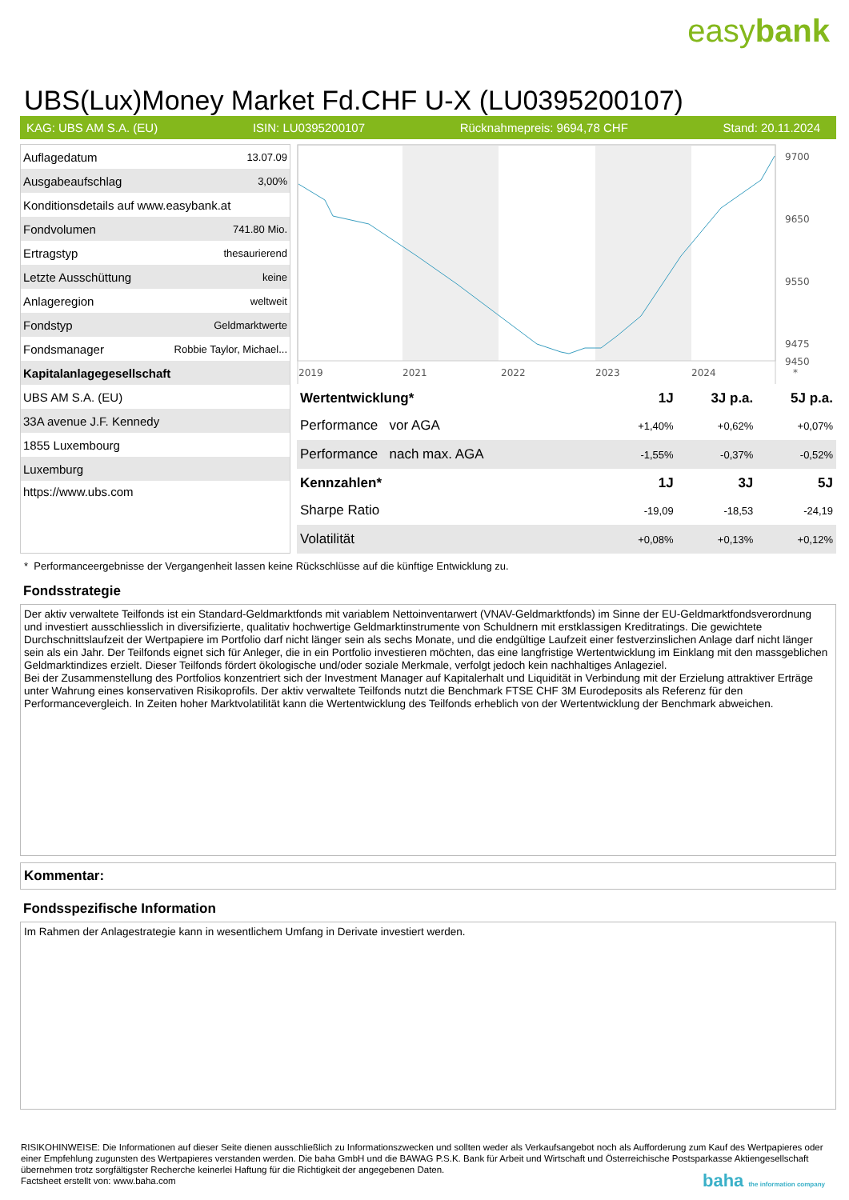easybank
UBS(Lux)Money Market Fd.CHF U-X (LU0395200107)
KAG: UBS AM S.A. (EU) ISIN: LU0395200107 Rücknahmepreis: 9694,78 CHF Stand: 20.11.2024
| Auflagedatum | 13.07.09 |
| Ausgabeaufschlag | 3,00% |
| Konditionsdetails auf www.easybank.at | |
| Fondvolumen | 741.80 Mio. |
| Ertragstyp | thesaurierend |
| Letzte Ausschüttung | keine |
| Anlageregion | weltweit |
| Fondstyp | Geldmarktwerte |
| Fondsmanager | Robbie Taylor, Michael... |
| Kapitalanlagegesellschaft | |
| UBS AM S.A. (EU) | |
| 33A avenue J.F. Kennedy | |
| 1855 Luxembourg | |
| Luxemburg | |
| https://www.ubs.com | |
9700
9650
9550
9475
9450
2019
2021
2022
2023
2024
*
| Wertentwicklung* | 1J | 3J p.a. | 5J p.a. |
| --- | --- | --- | --- |
| Performance vor AGA | +1,40% | +0,62% | +0,07% |
| Performance nach max. AGA | -1,55% | -0,37% | -0,52% |
| Kennzahlen* | 1J | 3J | 5J |
| Sharpe Ratio | -19,09 | -18,53 | -24,19 |
| Volatilität | +0,08% | +0,13% | +0,12% |
* Performanceergebnisse der Vergangenheit lassen keine Rückschlüsse auf die künftige Entwicklung zu.
Fondsstrategie
Der aktiv verwaltete Teilfonds ist ein Standard-Geldmarktfonds mit variablem Nettoinventarwert (VNAV-Geldmarktfonds) im Sinne der EU-Geldmarktfondsverordnung und investiert ausschliesslich in diversifizierte, qualitativ hochwertige Geldmarktinstrumente von Schuldnern mit erstklassigen Kreditratings. Die gewichtete Durchschnittslaufzeit der Wertpapiere im Portfolio darf nicht länger sein als sechs Monate, und die endgültige Laufzeit einer festverzinslichen Anlage darf nicht länger sein als ein Jahr. Der Teilfonds eignet sich für Anleger, die in ein Portfolio investieren möchten, das eine langfristige Wertentwicklung im Einklang mit den massgeblichen Geldmarktindizes erzielt. Dieser Teilfonds fördert ökologische und/oder soziale Merkmale, verfolgt jedoch kein nachhaltiges Anlageziel.
Bei der Zusammenstellung des Portfolios konzentriert sich der Investment Manager auf Kapitalerhalt und Liquidität in Verbindung mit der Erzielung attraktiver Erträge unter Wahrung eines konservativen Risikoprofils. Der aktiv verwaltete Teilfonds nutzt die Benchmark FTSE CHF 3M Eurodeposits als Referenz für den Performancevergleich. In Zeiten hoher Marktvolatilität kann die Wertentwicklung des Teilfonds erheblich von der Wertentwicklung der Benchmark abweichen.
Kommentar:
Fondsspezifische Information
Im Rahmen der Anlagestrategie kann in wesentlichem Umfang in Derivate investiert werden.
RISIKOHINWEISE: Die Informationen auf dieser Seite dienen ausschließlich zu Informationszwecken und sollten weder als Verkaufsangebot noch als Aufforderung zum Kauf des Wertpapieres oder einer Empfehlung zugunsten des Wertpapieres verstanden werden. Die baha GmbH und die BAWAG P.S.K. Bank für Arbeit und Wirtschaft und Österreichische Postsparkasse Aktiengesellschaft übernehmen trotz sorgfältigster Recherche keinerlei Haftung für die Richtigkeit der angegebenen Daten.
Factsheet erstellt von: www.baha.com baha the information company